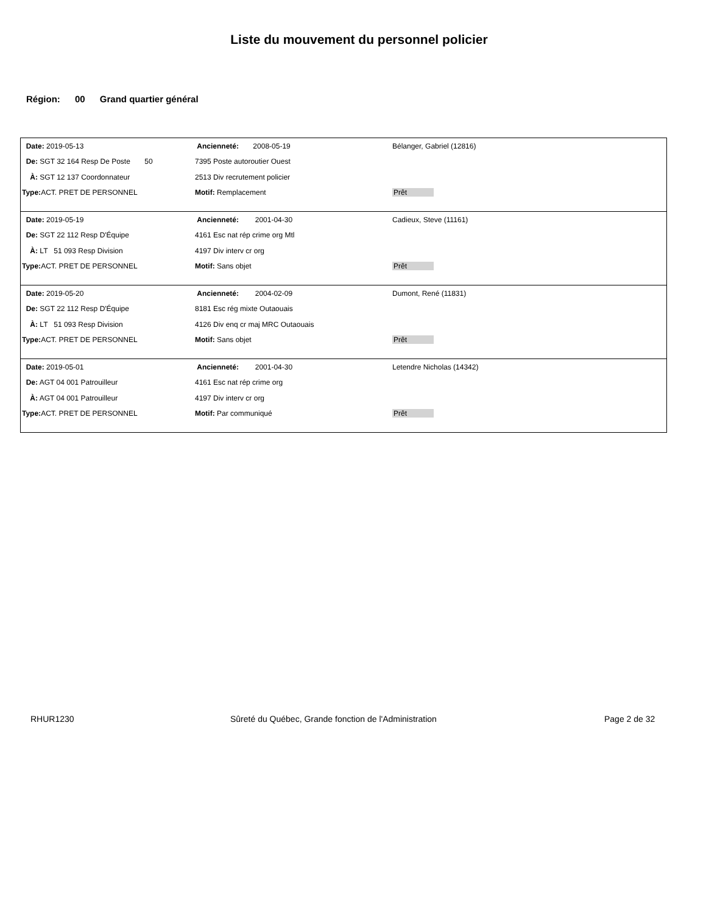Liste du mouvement du personnel policier
Région: 00 Grand quartier général
| Date: 2019-05-13 | Ancienneté: 2008-05-19 | Bélanger, Gabriel (12816) |
| De: SGT 32 164 Resp De Poste 50 | 7395 Poste autoroutier Ouest | |
| À: SGT 12 137 Coordonnateur | 2513 Div recrutement policier | |
| Type: ACT. PRET DE PERSONNEL | Motif: Remplacement | Prêt |
| Date: 2019-05-19 | Ancienneté: 2001-04-30 | Cadieux, Steve (11161) |
| De: SGT 22 112 Resp D'Équipe | 4161 Esc nat rép crime org Mtl | |
| À: LT 51 093 Resp Division | 4197 Div interv cr org | |
| Type: ACT. PRET DE PERSONNEL | Motif: Sans objet | Prêt |
| Date: 2019-05-20 | Ancienneté: 2004-02-09 | Dumont, René (11831) |
| De: SGT 22 112 Resp D'Équipe | 8181 Esc rég mixte Outaouais | |
| À: LT 51 093 Resp Division | 4126 Div enq cr maj MRC Outaouais | |
| Type: ACT. PRET DE PERSONNEL | Motif: Sans objet | Prêt |
| Date: 2019-05-01 | Ancienneté: 2001-04-30 | Letendre Nicholas (14342) |
| De: AGT 04 001 Patrouilleur | 4161 Esc nat rép crime org | |
| À: AGT 04 001 Patrouilleur | 4197 Div interv cr org | |
| Type: ACT. PRET DE PERSONNEL | Motif: Par communiqué | Prêt |
RHUR1230
Sûreté du Québec, Grande fonction de l'Administration
Page 2 de 32